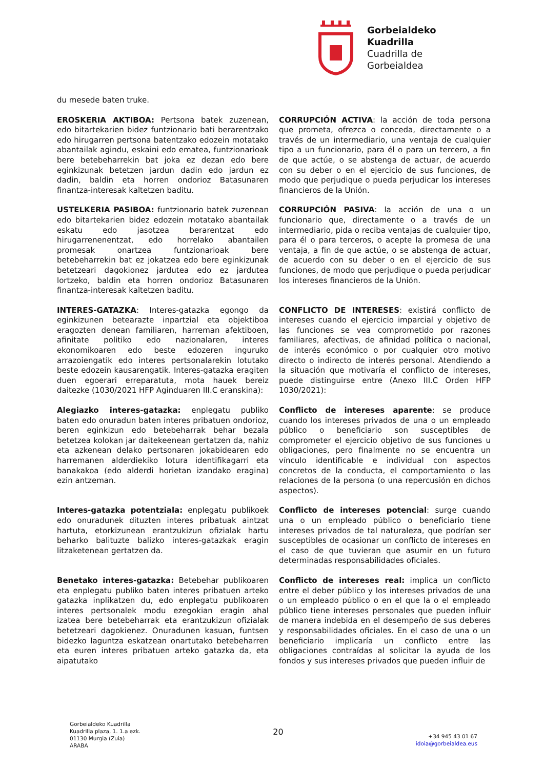Gorbeialdeko
Kuadrilla
Cuadrilla de
Gorbeialdea
du mesede baten truke.
EROSKERIA AKTIBOA: Pertsona batek zuzenean, edo bitartekarien bidez funtzionario bati berarentzako edo hirugarren pertsona batentzako edozein motatako abantailak agindu, eskaini edo ematea, funtzionarioak bere betebeharrekin bat joka ez dezan edo bere eginkizunak betetzen jardun dadin edo jardun ez dadin, baldin eta horren ondorioz Batasunaren finantza-interesak kaltetzen baditu.
CORRUPCIÓN ACTIVA: la acción de toda persona que prometa, ofrezca o conceda, directamente o a través de un intermediario, una ventaja de cualquier tipo a un funcionario, para él o para un tercero, a fin de que actúe, o se abstenga de actuar, de acuerdo con su deber o en el ejercicio de sus funciones, de modo que perjudique o pueda perjudicar los intereses financieros de la Unión.
USTELKERIA PASIBOA: funtzionario batek zuzenean edo bitartekarien bidez edozein motatako abantailak eskatu edo jasotzea berarentzat edo hirugarrenenentzat, edo horrelako abantailen promesak onartzea funtzionarioak bere betebeharrekin bat ez jokatzea edo bere eginkizunak betetzeari dagokionez jardutea edo ez jardutea lortzeko, baldin eta horren ondorioz Batasunaren finantza-interesak kaltetzen baditu.
CORRUPCIÓN PASIVA: la acción de una o un funcionario que, directamente o a través de un intermediario, pida o reciba ventajas de cualquier tipo, para él o para terceros, o acepte la promesa de una ventaja, a fin de que actúe, o se abstenga de actuar, de acuerdo con su deber o en el ejercicio de sus funciones, de modo que perjudique o pueda perjudicar los intereses financieros de la Unión.
INTERES-GATAZKA: Interes-gatazka egongo da eginkizunen betearazte inpartzial eta objektiboa eragozten denean familiaren, harreman afektiboen, afinitate politiko edo nazionalaren, interes ekonomikoaren edo beste edozeren inguruko arrazoiengatik edo interes pertsonalarekin lotutako beste edozein kausarengatik. Interes-gatazka eragiten duen egoerari erreparatuta, mota hauek bereiz daitezke (1030/2021 HFP Aginduaren III.C eranskina):
CONFLICTO DE INTERESES: existirá conflicto de intereses cuando el ejercicio imparcial y objetivo de las funciones se vea comprometido por razones familiares, afectivas, de afinidad política o nacional, de interés económico o por cualquier otro motivo directo o indirecto de interés personal. Atendiendo a la situación que motivaría el conflicto de intereses, puede distinguirse entre (Anexo III.C Orden HFP 1030/2021):
Alegiazko interes-gatazka: enplegatu publiko baten edo onuradun baten interes pribatuen ondorioz, beren eginkizun edo betebeharrak behar bezala betetzea kolokan jar daitekeenean gertatzen da, nahiz eta azkenean delako pertsonaren jokabidearen edo harremanen alderdiekiko lotura identifikagarri eta banakakoa (edo alderdi horietan izandako eragina) ezin antzeman.
Conflicto de intereses aparente: se produce cuando los intereses privados de una o un empleado público o beneficiario son susceptibles de comprometer el ejercicio objetivo de sus funciones u obligaciones, pero finalmente no se encuentra un vínculo identificable e individual con aspectos concretos de la conducta, el comportamiento o las relaciones de la persona (o una repercusión en dichos aspectos).
Interes-gatazka potentziala: enplegatu publikoek edo onuradunek dituzten interes pribatuak aintzat hartuta, etorkizunean erantzukizun ofizialak hartu beharko balituzte balizko interes-gatazkak eragin litzaketenean gertatzen da.
Conflicto de intereses potencial: surge cuando una o un empleado público o beneficiario tiene intereses privados de tal naturaleza, que podrían ser susceptibles de ocasionar un conflicto de intereses en el caso de que tuvieran que asumir en un futuro determinadas responsabilidades oficiales.
Benetako interes-gatazka: Betebehar publikoaren eta enplegatu publiko baten interes pribatuen arteko gatazka inplikatzen du, edo enplegatu publikoaren interes pertsonalek modu ezegokian eragin ahal izatea bere betebeharrak eta erantzukizun ofizialak betetzeari dagokienez. Onuradunen kasuan, funtsen bidezko laguntza eskatzean onartutako betebeharren eta euren interes pribatuen arteko gatazka da, eta aipatutako
Conflicto de intereses real: implica un conflicto entre el deber público y los intereses privados de una o un empleado público o en el que la o el empleado público tiene intereses personales que pueden influir de manera indebida en el desempeño de sus deberes y responsabilidades oficiales. En el caso de una o un beneficiario implicaría un conflicto entre las obligaciones contraídas al solicitar la ayuda de los fondos y sus intereses privados que pueden influir de
Gorbeialdeko Kuadrilla
Kuadrilla plaza, 1. 1.a ezk.
01130 Murgia (Zuia)
ARABA
20
+34 945 43 01 67
idoia@gorbeialdea.eus